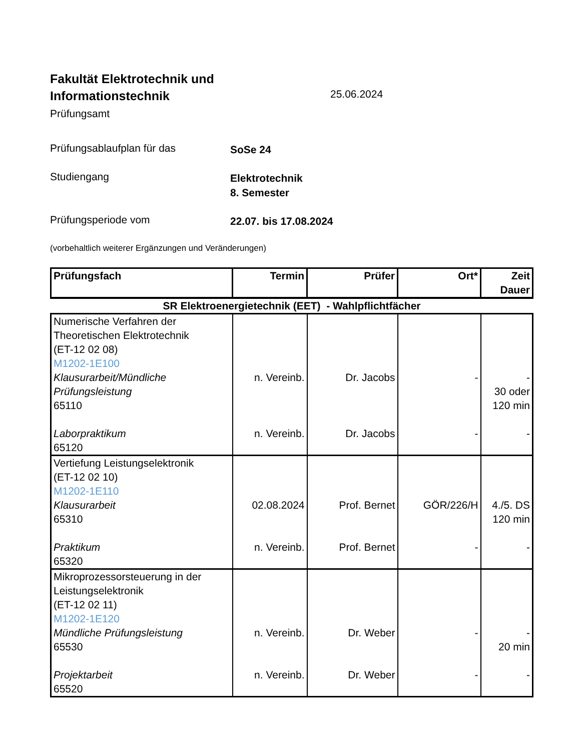Fakultät Elektrotechnik und
Informationstechnik
Prüfungsamt
25.06.2024
Prüfungsablaufplan für das
SoSe 24
Studiengang
Elektrotechnik
8. Semester
Prüfungsperiode vom
22.07. bis 17.08.2024
(vorbehaltlich weiterer Ergänzungen und Veränderungen)
| Prüfungsfach | Termin | Prüfer | Ort* | Zeit Dauer |
| --- | --- | --- | --- | --- |
| SR Elektroenergietechnik (EET) - Wahlpflichtfächer | | | | |
| Numerische Verfahren der Theoretischen Elektrotechnik (ET-12 02 08) M1202-1E100 Klausurarbeit/Mündliche Prüfungsleistung 65110 Laborpraktikum 65120 | n. Vereinb. n. Vereinb. | Dr. Jacobs Dr. Jacobs | - - | - 30 oder 120 min - |
| Vertiefung Leistungselektronik (ET-12 02 10) M1202-1E110 Klausurarbeit 65310 Praktikum 65320 | 02.08.2024 n. Vereinb. | Prof. Bernet Prof. Bernet | GÖR/226/H - | 4./5. DS 120 min - |
| Mikroprozessorsteuerung in der Leistungselektronik (ET-12 02 11) M1202-1E120 Mündliche Prüfungsleistung 65530 Projektarbeit 65520 | n. Vereinb. n. Vereinb. | Dr. Weber Dr. Weber | - - | - 20 min - |